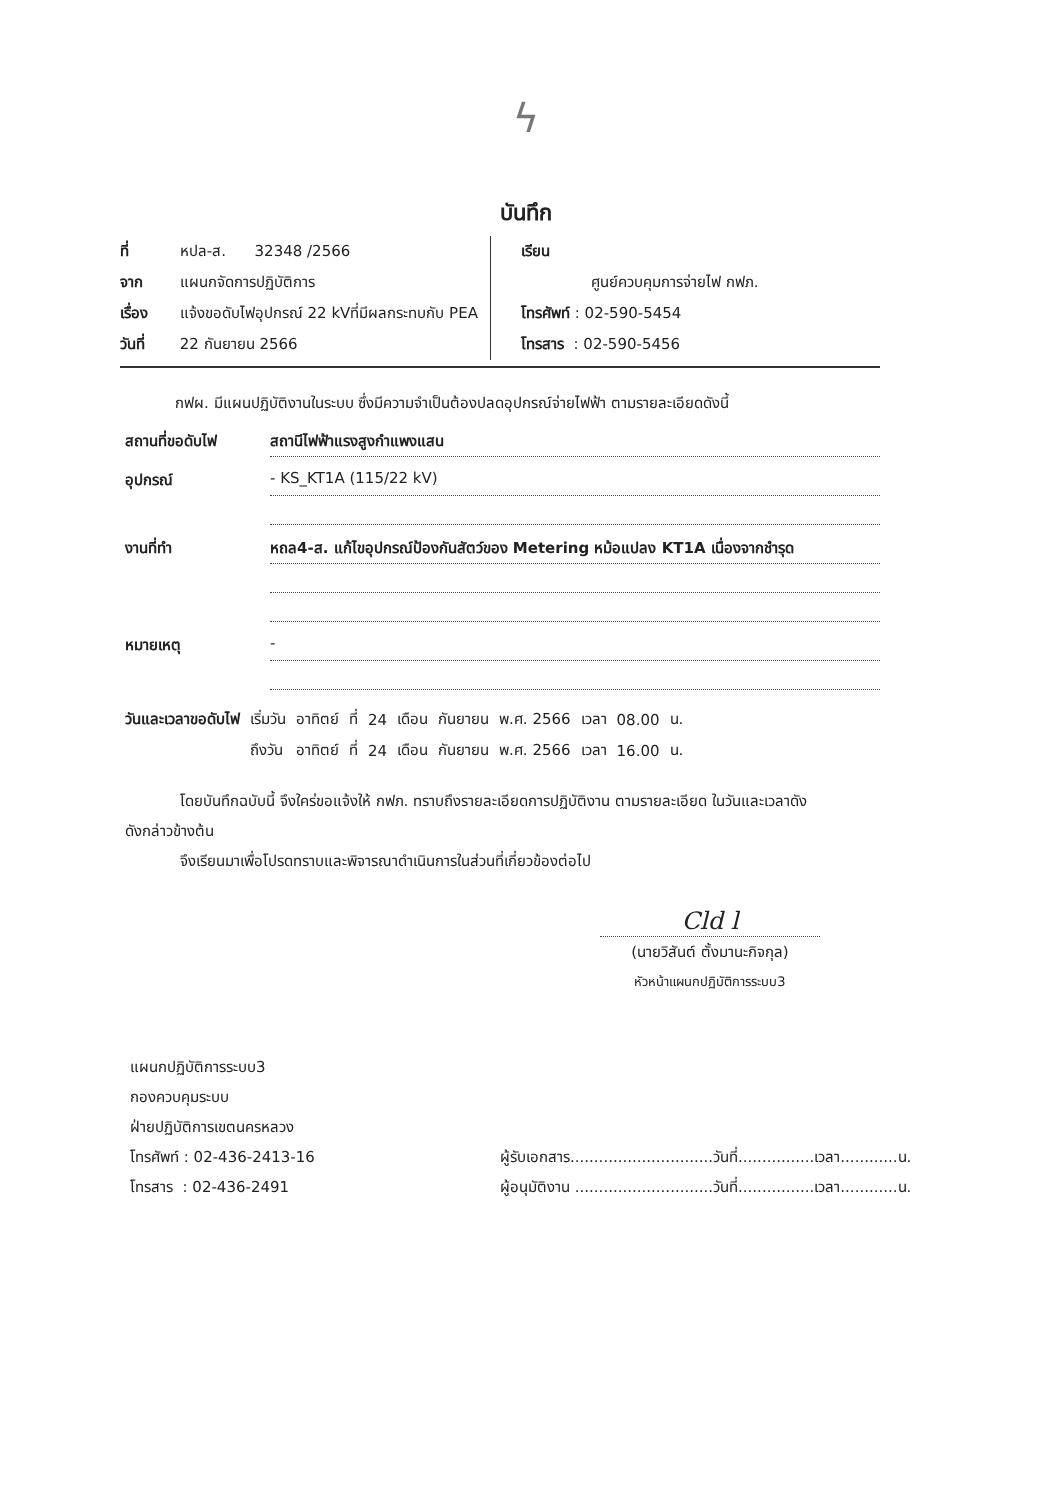ϟ
บันทึก
ที่ หปล-ส. 32348 /2566
จาก แผนกจัดการปฏิบัติการ
เรื่อง แจ้งขอดับไฟอุปกรณ์ 22 kVที่มีผลกระทบกับ PEA
วันที่ 22 กันยายน 2566
เรียน
ศูนย์ควบคุมการจ่ายไฟ กฟภ.
โทรศัพท์ : 02-590-5454
โทรสาร : 02-590-5456
กฟผ. มีแผนปฏิบัติงานในระบบ ซึ่งมีความจำเป็นต้องปลดอุปกรณ์จ่ายไฟฟ้า ตามรายละเอียดดังนี้
สถานที่ขอดับไฟ สถานีไฟฟ้าแรงสูงกำแพงแสน
อุปกรณ์ - KS_KT1A (115/22 kV)
งานที่ทำ หถล4-ส. แก้ไขอุปกรณ์ป้องกันสัตว์ของ Metering หม้อแปลง KT1A เนื่องจากชำรุด
หมายเหตุ -
| วันและเวลาขอดับไฟ | เริ่มวัน | อาทิตย์ | ที่ | 24 | เดือน | กันยายน | พ.ศ. 2566 | เวลา | 08.00 | น. |
| | ถึงวัน | อาทิตย์ | ที่ | 24 | เดือน | กันยายน | พ.ศ. 2566 | เวลา | 16.00 | น. |
โดยบันทึกฉบับนี้ จึงใคร่ขอแจ้งให้ กฟภ. ทราบถึงรายละเอียดการปฏิบัติงาน ตามรายละเอียด ในวันและเวลาดัง
ดังกล่าวข้างต้น
จึงเรียนมาเพื่อโปรดทราบและพิจารณาดำเนินการในส่วนที่เกี่ยวข้องต่อไป
Cld l
(นายวิสันต์ ตั้งมานะกิจกุล)
หัวหน้าแผนกปฏิบัติการระบบ3
แผนกปฏิบัติการระบบ3
กองควบคุมระบบ
ฝ่ายปฏิบัติการเขตนครหลวง
โทรศัพท์ : 02-436-2413-16
โทรสาร : 02-436-2491
ผู้รับเอกสาร..............................วันที่................เวลา............น.
ผู้อนุมัติงาน .............................วันที่................เวลา............น.